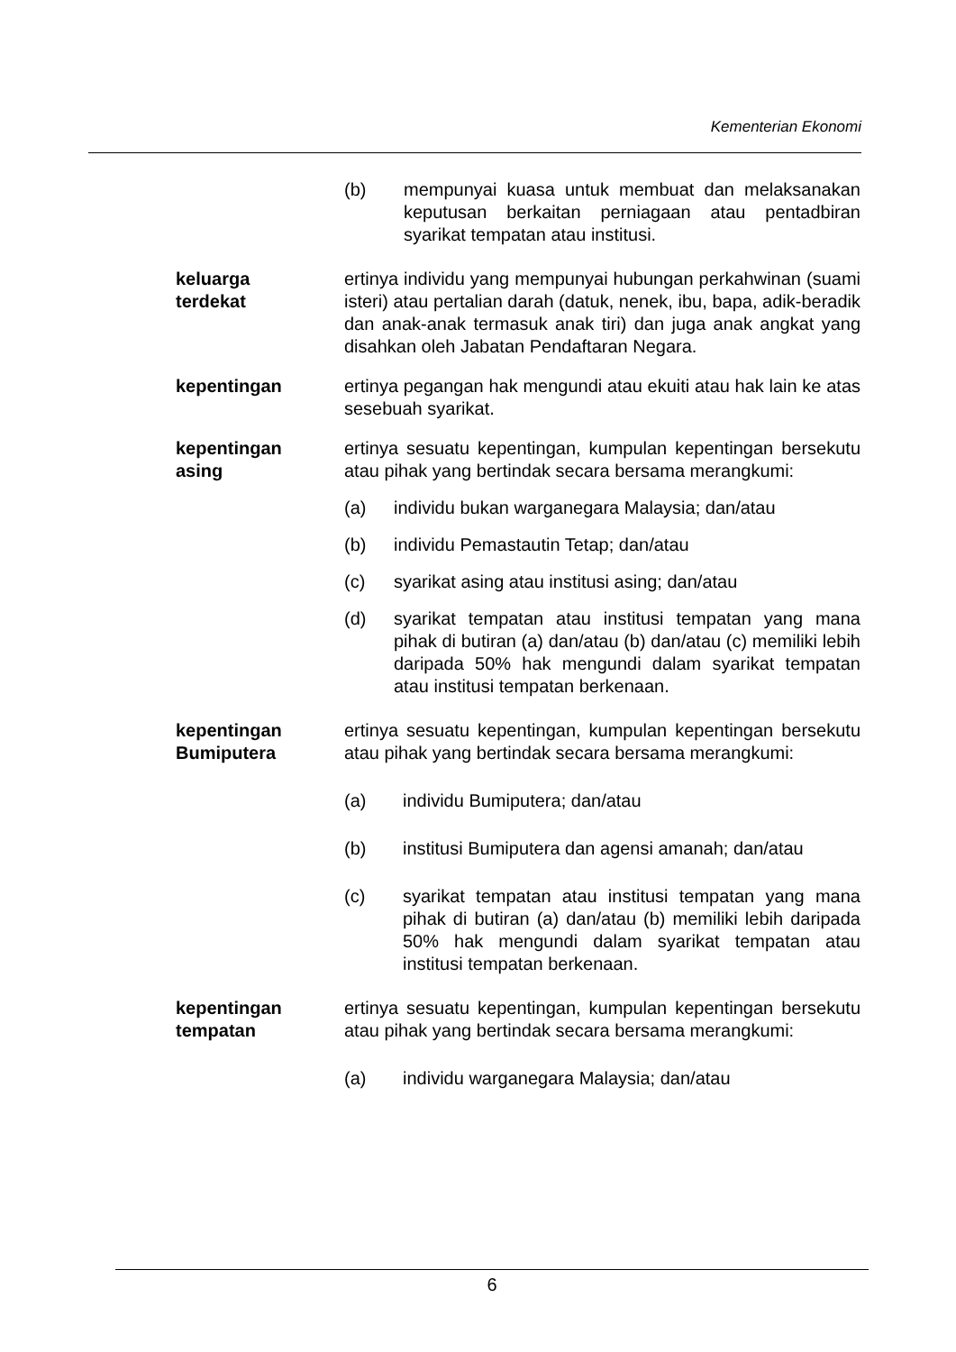Kementerian Ekonomi
(b) mempunyai kuasa untuk membuat dan melaksanakan keputusan berkaitan perniagaan atau pentadbiran syarikat tempatan atau institusi.
keluarga
terdekat
ertinya individu yang mempunyai hubungan perkahwinan (suami isteri) atau pertalian darah (datuk, nenek, ibu, bapa, adik-beradik dan anak-anak termasuk anak tiri) dan juga anak angkat yang disahkan oleh Jabatan Pendaftaran Negara.
kepentingan ertinya pegangan hak mengundi atau ekuiti atau hak lain ke atas sesebuah syarikat.
kepentingan
asing
ertinya sesuatu kepentingan, kumpulan kepentingan bersekutu atau pihak yang bertindak secara bersama merangkumi:
(a) individu bukan warganegara Malaysia; dan/atau
(b) individu Pemastautin Tetap; dan/atau
(c) syarikat asing atau institusi asing; dan/atau
(d) syarikat tempatan atau institusi tempatan yang mana pihak di butiran (a) dan/atau (b) dan/atau (c) memiliki lebih daripada 50% hak mengundi dalam syarikat tempatan atau institusi tempatan berkenaan.
kepentingan
Bumiputera
ertinya sesuatu kepentingan, kumpulan kepentingan bersekutu atau pihak yang bertindak secara bersama merangkumi:
(a) individu Bumiputera; dan/atau
(b) institusi Bumiputera dan agensi amanah; dan/atau
(c) syarikat tempatan atau institusi tempatan yang mana pihak di butiran (a) dan/atau (b) memiliki lebih daripada 50% hak mengundi dalam syarikat tempatan atau institusi tempatan berkenaan.
kepentingan
tempatan
ertinya sesuatu kepentingan, kumpulan kepentingan bersekutu atau pihak yang bertindak secara bersama merangkumi:
(a) individu warganegara Malaysia; dan/atau
6